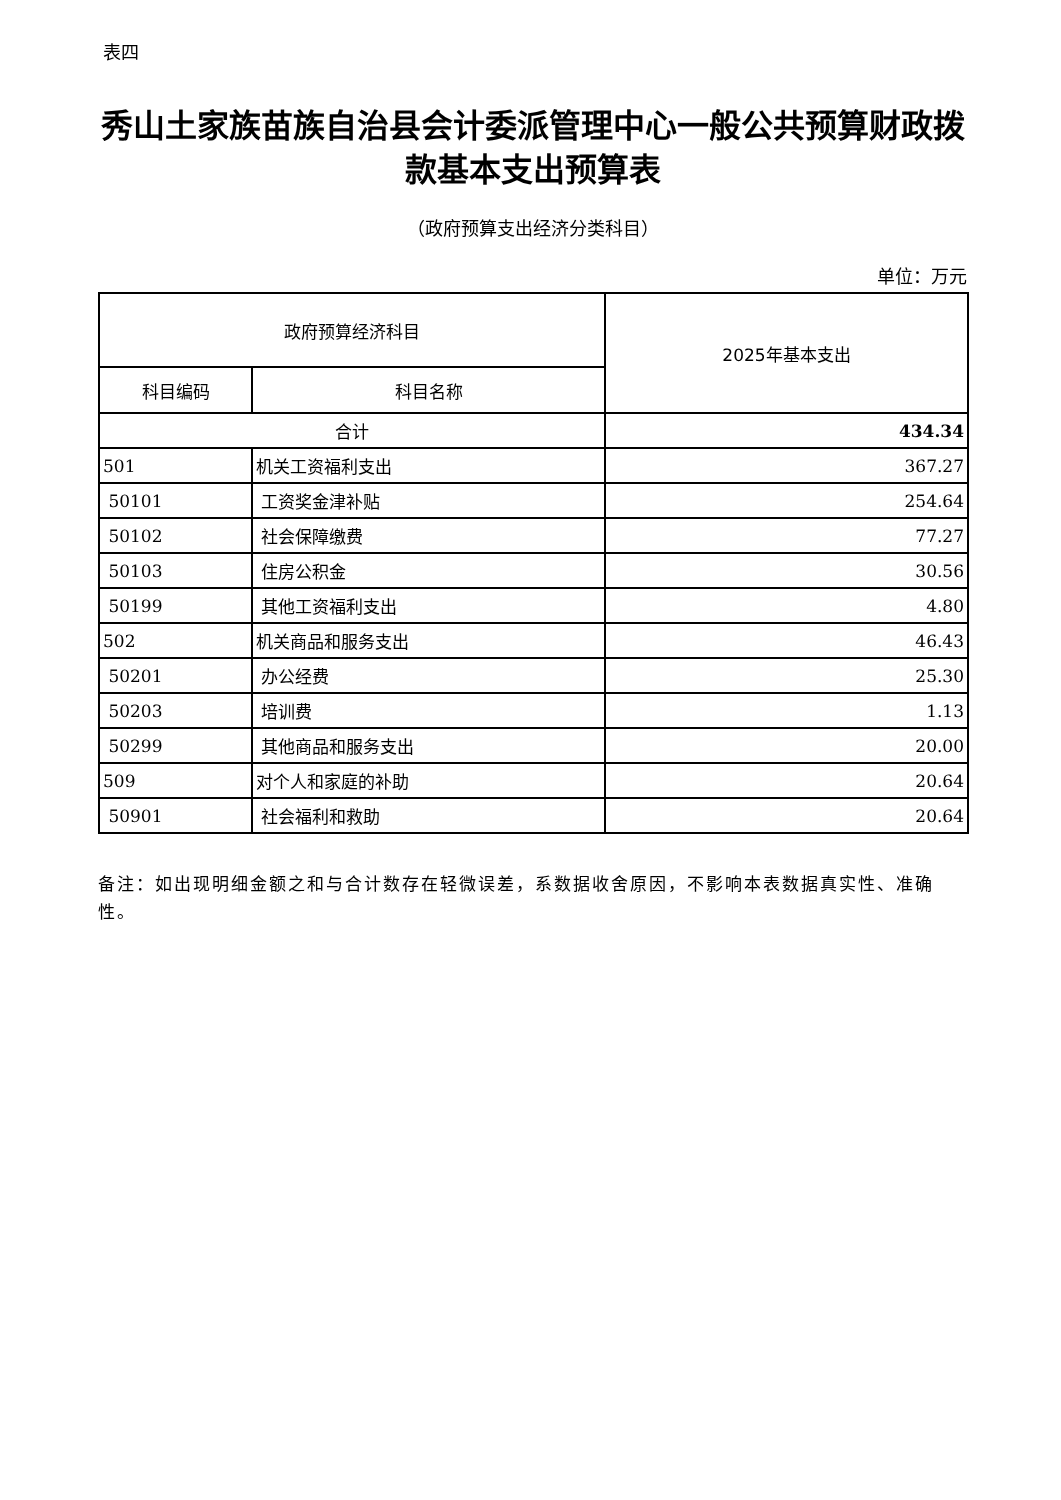表四
秀山土家族苗族自治县会计委派管理中心一般公共预算财政拨款基本支出预算表
（政府预算支出经济分类科目）
单位：万元
| 政府预算经济科目 | | 2025年基本支出 |
| --- | --- | --- |
| 科目编码 | 科目名称 | |
| 合计 | | 434.34 |
| 501 | 机关工资福利支出 | 367.27 |
| 50101 | 工资奖金津补贴 | 254.64 |
| 50102 | 社会保障缴费 | 77.27 |
| 50103 | 住房公积金 | 30.56 |
| 50199 | 其他工资福利支出 | 4.80 |
| 502 | 机关商品和服务支出 | 46.43 |
| 50201 | 办公经费 | 25.30 |
| 50203 | 培训费 | 1.13 |
| 50299 | 其他商品和服务支出 | 20.00 |
| 509 | 对个人和家庭的补助 | 20.64 |
| 50901 | 社会福利和救助 | 20.64 |
备注：如出现明细金额之和与合计数存在轻微误差，系数据收舍原因，不影响本表数据真实性、准确性。